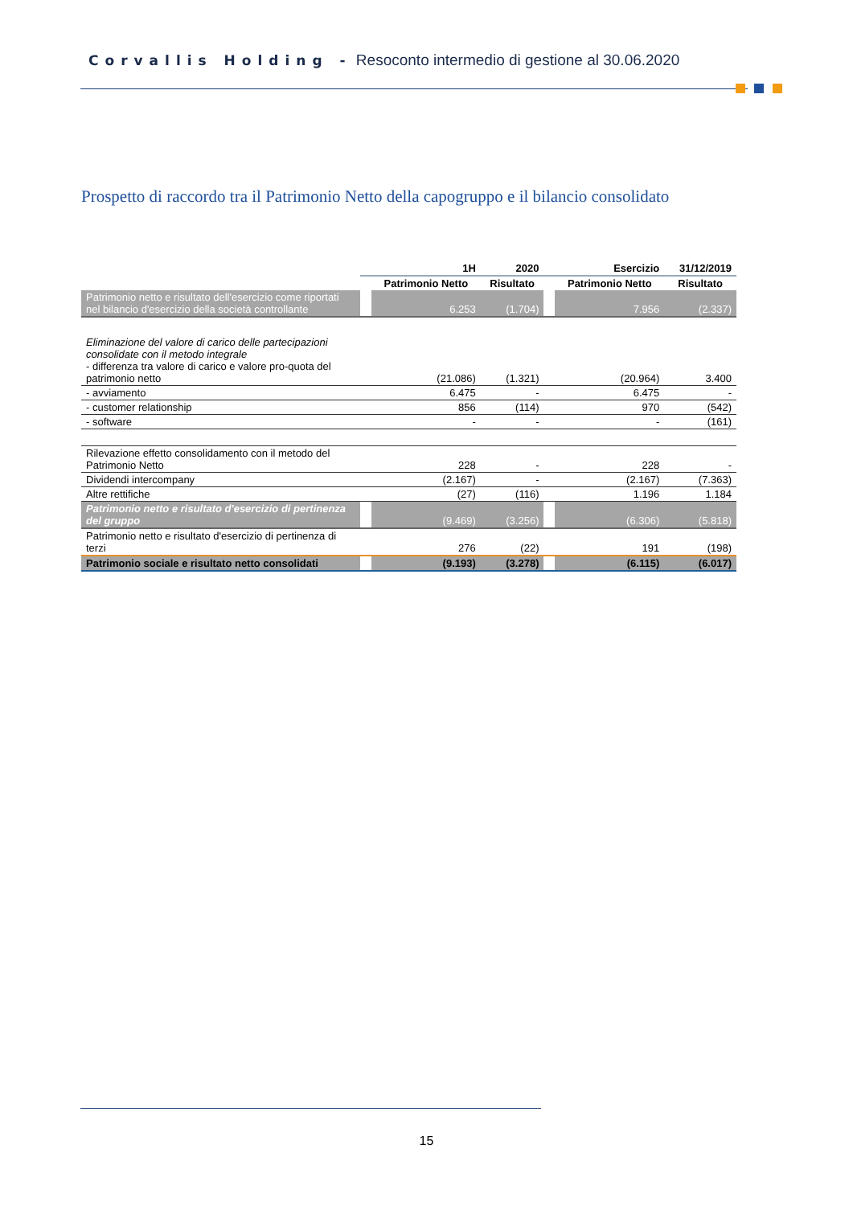Corvallis Holding - Resoconto intermedio di gestione al 30.06.2020
Prospetto di raccordo tra il Patrimonio Netto della capogruppo e il bilancio consolidato
| | | 1H | 2020 | | Esercizio | 31/12/2019 |
| --- | --- | --- | --- | --- | --- | --- |
| | | Patrimonio Netto | Risultato | | Patrimonio Netto | Risultato |
| Patrimonio netto e risultato dell'esercizio come riportati nel bilancio d'esercizio della società controllante | | 6.253 | (1.704) | | 7.956 | (2.337) |
| Eliminazione del valore di carico delle partecipazioni consolidate con il metodo integrale - differenza tra valore di carico e valore pro-quota del patrimonio netto | | (21.086) | (1.321) | | (20.964) | 3.400 |
| - avviamento | | 6.475 | - | | 6.475 | - |
| - customer relationship | | 856 | (114) | | 970 | (542) |
| - software | | - | - | | - | (161) |
| Rilevazione effetto consolidamento con il metodo del Patrimonio Netto | | 228 | - | | 228 | - |
| Dividendi intercompany | | (2.167) | - | | (2.167) | (7.363) |
| Altre rettifiche | | (27) | (116) | | 1.196 | 1.184 |
| Patrimonio netto e risultato d'esercizio di pertinenza del gruppo | | (9.469) | (3.256) | | (6.306) | (5.818) |
| Patrimonio netto e risultato d'esercizio di pertinenza di terzi | | 276 | (22) | | 191 | (198) |
| Patrimonio sociale e risultato netto consolidati | | (9.193) | (3.278) | | (6.115) | (6.017) |
15